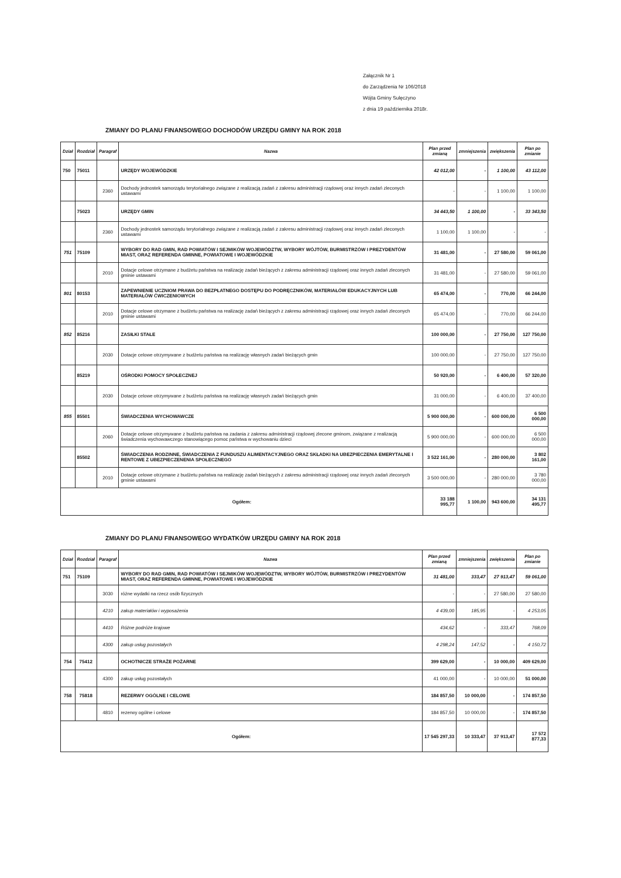Załącznik Nr 1
do Zarządzenia Nr 106/2018
Wójta Gminy Sulęczyno
z dnia 19 października 2018r.
ZMIANY DO PLANU FINANSOWEGO DOCHODÓW URZĘDU GMINY NA ROK 2018
| Dział | Rozdział | Paragraf | Nazwa | Plan przed zmianą | zmniejszenia | zwiększenia | Plan po zmianie |
| --- | --- | --- | --- | --- | --- | --- | --- |
| 750 | 75011 | | URZĘDY WOJEWÓDZKIE | 42 012,00 | - | 1 100,00 | 43 112,00 |
| | | 2360 | Dochody jednostek samorządu terytorialnego związane z realizacją zadań z zakresu administracji rządowej oraz innych zadań zleconych ustawami | - | - | 1 100,00 | 1 100,00 |
| | 75023 | | URZĘDY GMIN | 34 443,50 | 1 100,00 | - | 33 343,50 |
| | | 2360 | Dochody jednostek samorządu terytorialnego związane z realizacją zadań z zakresu administracji rządowej oraz innych zadań zleconych ustawami | 1 100,00 | 1 100,00 | - | - |
| 751 | 75109 | | WYBORY DO RAD GMIN, RAD POWIATÓW I SEJMIKÓW WOJEWÓDZTW, WYBORY WÓJTÓW, BURMISTRZÓW I PREZYDENTÓW MIAST, ORAZ REFERENDA GMINNE, POWIATOWE I WOJEWÓDZKIE | 31 481,00 | - | 27 580,00 | 59 061,00 |
| | | 2010 | Dotacje celowe otrzymane z budżetu państwa na realizację zadań bieżących z zakresu administracji rządowej oraz innych zadań zleconych gminie ustawami | 31 481,00 | - | 27 580,00 | 59 061,00 |
| 801 | 80153 | | ZAPEWNIENIE UCZNIOM PRAWA DO BEZPŁATNEGO DOSTĘPU DO PODRĘCZNIKÓW, MATERIAŁÓW EDUKACYJNYCH LUB MATERIAŁÓW ĆWICZENIOWYCH | 65 474,00 | - | 770,00 | 66 244,00 |
| | | 2010 | Dotacje celowe otrzymane z budżetu państwa na realizację zadań bieżących z zakresu administracji rządowej oraz innych zadań zleconych gminie ustawami | 65 474,00 | - | 770,00 | 66 244,00 |
| 852 | 85216 | | ZASIŁKI STAŁE | 100 000,00 | - | 27 750,00 | 127 750,00 |
| | | 2030 | Dotacje celowe otrzymywane z budżetu państwa na realizację własnych zadań bieżących gmin | 100 000,00 | - | 27 750,00 | 127 750,00 |
| | 85219 | | OŚRODKI POMOCY SPOŁECZNEJ | 50 920,00 | - | 6 400,00 | 57 320,00 |
| | | 2030 | Dotacje celowe otrzymywane z budżetu państwa na realizację własnych zadań bieżących gmin | 31 000,00 | - | 6 400,00 | 37 400,00 |
| 855 | 85501 | | ŚWIADCZENIA WYCHOWAWCZE | 5 900 000,00 | - | 600 000,00 | 6 500 000,00 |
| | | 2060 | Dotacje celowe otrzymywane z budżetu państwa na zadania z zakresu administracji rządowej zlecone gminom, związane z realizacją świadczenia wychowawczego stanowiącego pomoc państwa w wychowaniu dzieci | 5 900 000,00 | - | 600 000,00 | 6 500 000,00 |
| | 85502 | | ŚWIADCZENIA RODZINNE, ŚWIADCZENIA Z FUNDUSZU ALIMENTACYJNEGO ORAZ SKŁADKI NA UBEZPIECZENIA EMERYTALNE I RENTOWE Z UBEZPIECZENENIA SPOŁECZNEGO | 3 522 161,00 | - | 280 000,00 | 3 802 161,00 |
| | | 2010 | Dotacje celowe otrzymane z budżetu państwa na realizację zadań bieżących z zakresu administracji rządowej oraz innych zadań zleconych gminie ustawami | 3 500 000,00 | - | 280 000,00 | 3 780 000,00 |
| Ogółem: | | | | 33 188 995,77 | 1 100,00 | 943 600,00 | 34 131 495,77 |
ZMIANY DO PLANU FINANSOWEGO WYDATKÓW URZĘDU GMINY NA ROK 2018
| Dział | Rozdział | Paragraf | Nazwa | Plan przed zmianą | zmniejszenia | zwiększenia | Plan po zmianie |
| --- | --- | --- | --- | --- | --- | --- | --- |
| 751 | 75109 | | WYBORY DO RAD GMIN, RAD POWIATÓW I SEJMIKÓW WOJEWÓDZTW, WYBORY WÓJTÓW, BURMISTRZÓW I PREZYDENTÓW MIAST, ORAZ REFERENDA GMINNE, POWIATOWE I WOJEWÓDZKIE | 31 481,00 | 333,47 | 27 913,47 | 59 061,00 |
| | | 3030 | różne wydatki na rzecz osób fizycznych | - | - | 27 580,00 | 27 580,00 |
| | | 4210 | zakup materiałów i wyposażenia | 4 439,00 | 185,95 | - | 4 253,05 |
| | | 4410 | Różne podróże krajowe | 434,62 | - | 333,47 | 768,09 |
| | | 4300 | zakup usług pozostałych | 4 298,24 | 147,52 | - | 4 150,72 |
| 754 | 75412 | | OCHOTNICZE STRAŻE POŻARNE | 399 629,00 | - | 10 000,00 | 409 629,00 |
| | | 4300 | zakup usług pozostałych | 41 000,00 | - | 10 000,00 | 51 000,00 |
| 758 | 75818 | | REZERWY OGÓLNE I CELOWE | 184 857,50 | 10 000,00 | - | 174 857,50 |
| | | 4810 | rezerwy ogólne i celowe | 184 857,50 | 10 000,00 | - | 174 857,50 |
| Ogółem: | | | | 17 545 297,33 | 10 333,47 | 37 913,47 | 17 572 877,33 |